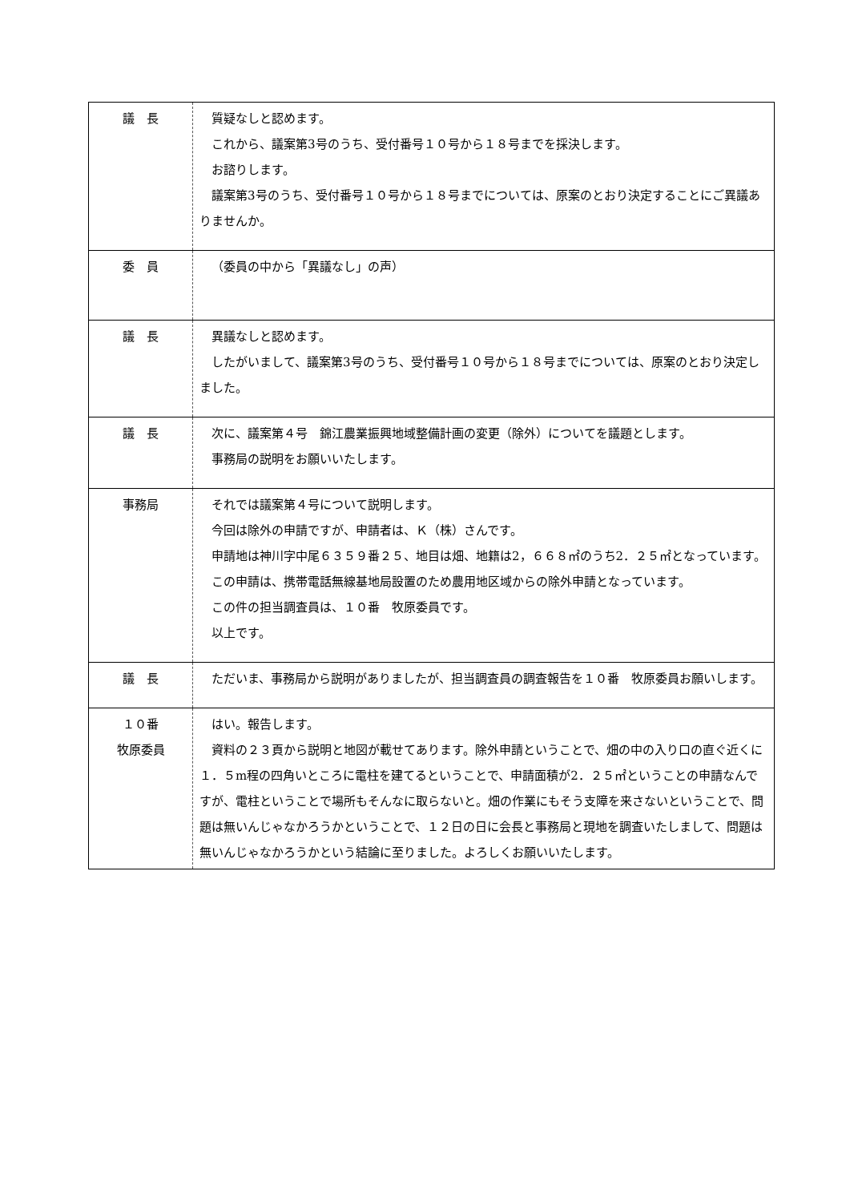| 議 長 | 質疑なしと認めます。 これから、議案第3号のうち、受付番号１０号から１８号までを採決します。 お諮りします。 議案第3号のうち、受付番号１０号から１８号までについては、原案のとおり決定することにご異議ありませんか。 |
| 委 員 | （委員の中から「異議なし」の声） |
| 議 長 | 異議なしと認めます。 したがいまして、議案第3号のうち、受付番号１０号から１８号までについては、原案のとおり決定しました。 |
| 議 長 | 次に、議案第４号 錦江農業振興地域整備計画の変更（除外）についてを議題とします。 事務局の説明をお願いいたします。 |
| 事務局 | それでは議案第４号について説明します。 今回は除外の申請ですが、申請者は、Ｋ（株）さんです。 申請地は神川字中尾６３５９番２５、地目は畑、地籍は2，６６８㎡のうち2．２５㎡となっています。 この申請は、携帯電話無線基地局設置のため農用地区域からの除外申請となっています。 この件の担当調査員は、１０番 牧原委員です。 以上です。 |
| 議 長 | ただいま、事務局から説明がありましたが、担当調査員の調査報告を１０番 牧原委員お願いします。 |
| １０番 牧原委員 | はい。報告します。 資料の２３頁から説明と地図が載せてあります。除外申請ということで、畑の中の入り口の直ぐ近くに１．５m程の四角いところに電柱を建てるということで、申請面積が2．２５㎡ということの申請なんですが、電柱ということで場所もそんなに取らないと。畑の作業にもそう支障を来さないということで、問題は無いんじゃなかろうかということで、１２日の日に会長と事務局と現地を調査いたしまして、問題は無いんじゃなかろうかという結論に至りました。よろしくお願いいたします。 |